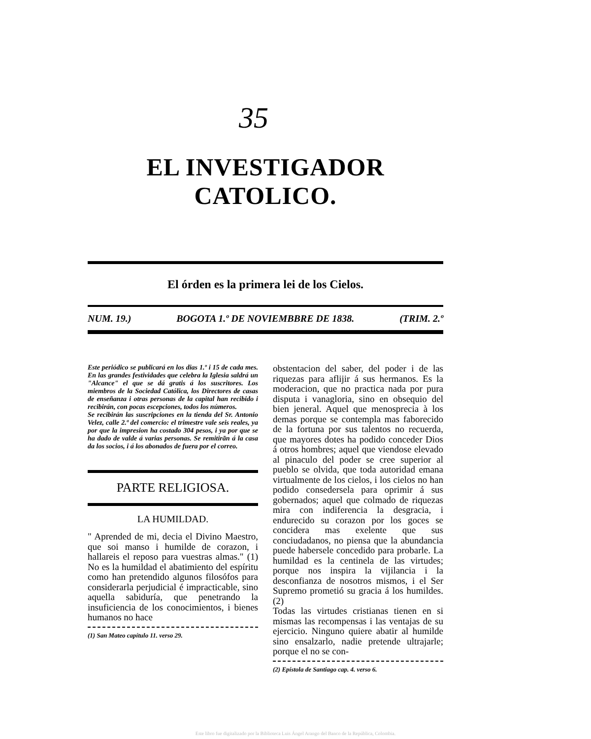35
EL INVESTIGADOR CATOLICO.
El órden es la primera lei de los Cielos.
NUM. 19.) BOGOTA 1.º DE NOVIEMBBRE DE 1838. (TRIM. 2.º
Este periódico se publicará en los dias 1.º i 15 de cada mes. En las grandes festividades que celebra la Iglesia saldrá un "Alcance" el que se dá gratis á los suscritores. Los miembros de la Sociedad Católica, los Directores de casas de enseñanza i otras personas de la capital han recibido i recibirán, con pocas escepciones, todos los números.
Se recibirán las suscripciones en la tienda del Sr. Antonio Velez, calle 2.ª del comercio: el trimestre vale seis reales, ya por que la impresion ha costado 304 pesos, i ya por que se ha dado de valde á varias personas. Se remitirān á la casa da los socios, i á los abonados de fuera por el correo.
PARTE RELIGIOSA.
LA HUMILDAD.
" Aprended de mi, decia el Divino Maestro, que soi manso i humilde de corazon, i hallareis el reposo para vuestras almas." (1) No es la humildad el abatimiento del espíritu como han pretendido algunos filosófos para considerarla perjudicial é impracticable, sino aquella sabiduría, que penetrando la insuficiencia de los conocimientos, i bienes humanos no hace
(1) San Mateo capítulo 11. verso 29.
obstentacion del saber, del poder i de las riquezas para aflijir á sus hermanos. Es la moderacion, que no practica nada por pura disputa i vanagloria, sino en obsequio del bien jeneral. Aquel que menosprecia à los demas porque se contempla mas faborecido de la fortuna por sus talentos no recuerda, que mayores dotes ha podido conceder Dios á otros hombres; aquel que viendose elevado al pinaculo del poder se cree superior al pueblo se olvida, que toda autoridad emana virtualmente de los cielos, i los cielos no han podido consedersela para oprimir á sus gobernados; aquel que colmado de riquezas mira con indiferencia la desgracia, i endurecido su corazon por los goces se concidera mas exelente que sus conciudadanos, no piensa que la abundancia puede habersele concedido para probarle. La humildad es la centinela de las virtudes; porque nos inspira la vijilancia i la desconfianza de nosotros mismos, i el Ser Supremo prometió su gracia á los humildes. (2)
Todas las virtudes cristianas tienen en si mismas las recompensas i las ventajas de su ejercicio. Ninguno quiere abatir al humilde sino ensalzarlo, nadie pretende ultrajarle; porque el no se con-
(2) Epístola de Santiago cap. 4. verso 6.
Este libro fue digitalizado por la Biblioteca Luis Ángel Arango del Banco de la República, Colombia.